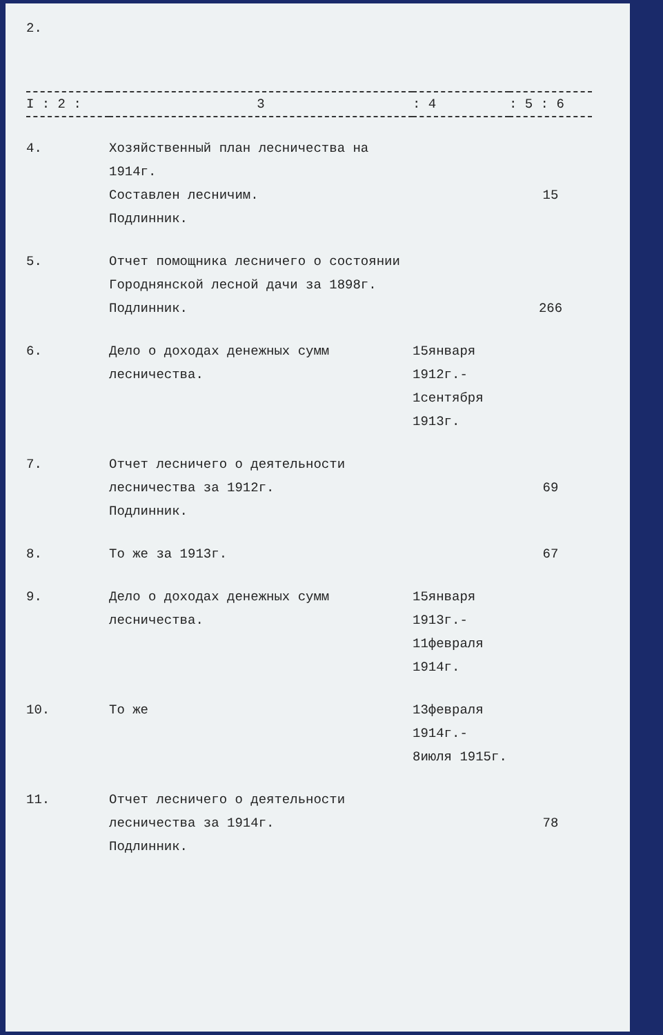2.
| I : 2 : | 3 | : 4 | : 5 : 6 |
| --- | --- | --- | --- |
| 4. | Хозяйственный план лесничества на 1914г. Составлен лесничим. Подлинник. | | 15 |
| 5. | Отчет помощника лесничего о состоянии Городнянской лесной дачи за 1898г. Подлинник. | | 266 |
| 6. | Дело о доходах денежных сумм лесничества. | 15января 1912г.- 1сентября 1913г. | |
| 7. | Отчет лесничего о деятельности лесничества за 1912г. Подлинник. | | 69 |
| 8. | То же за 1913г. | | 67 |
| 9. | Дело о доходах денежных сумм лесничества. | 15января 1913г.- 11февраля 1914г. | |
| 10. | То же | 13февраля 1914г.- 8июля 1915г. | |
| 11. | Отчет лесничего о деятельности лесничества за 1914г. Подлинник. | | 78 |